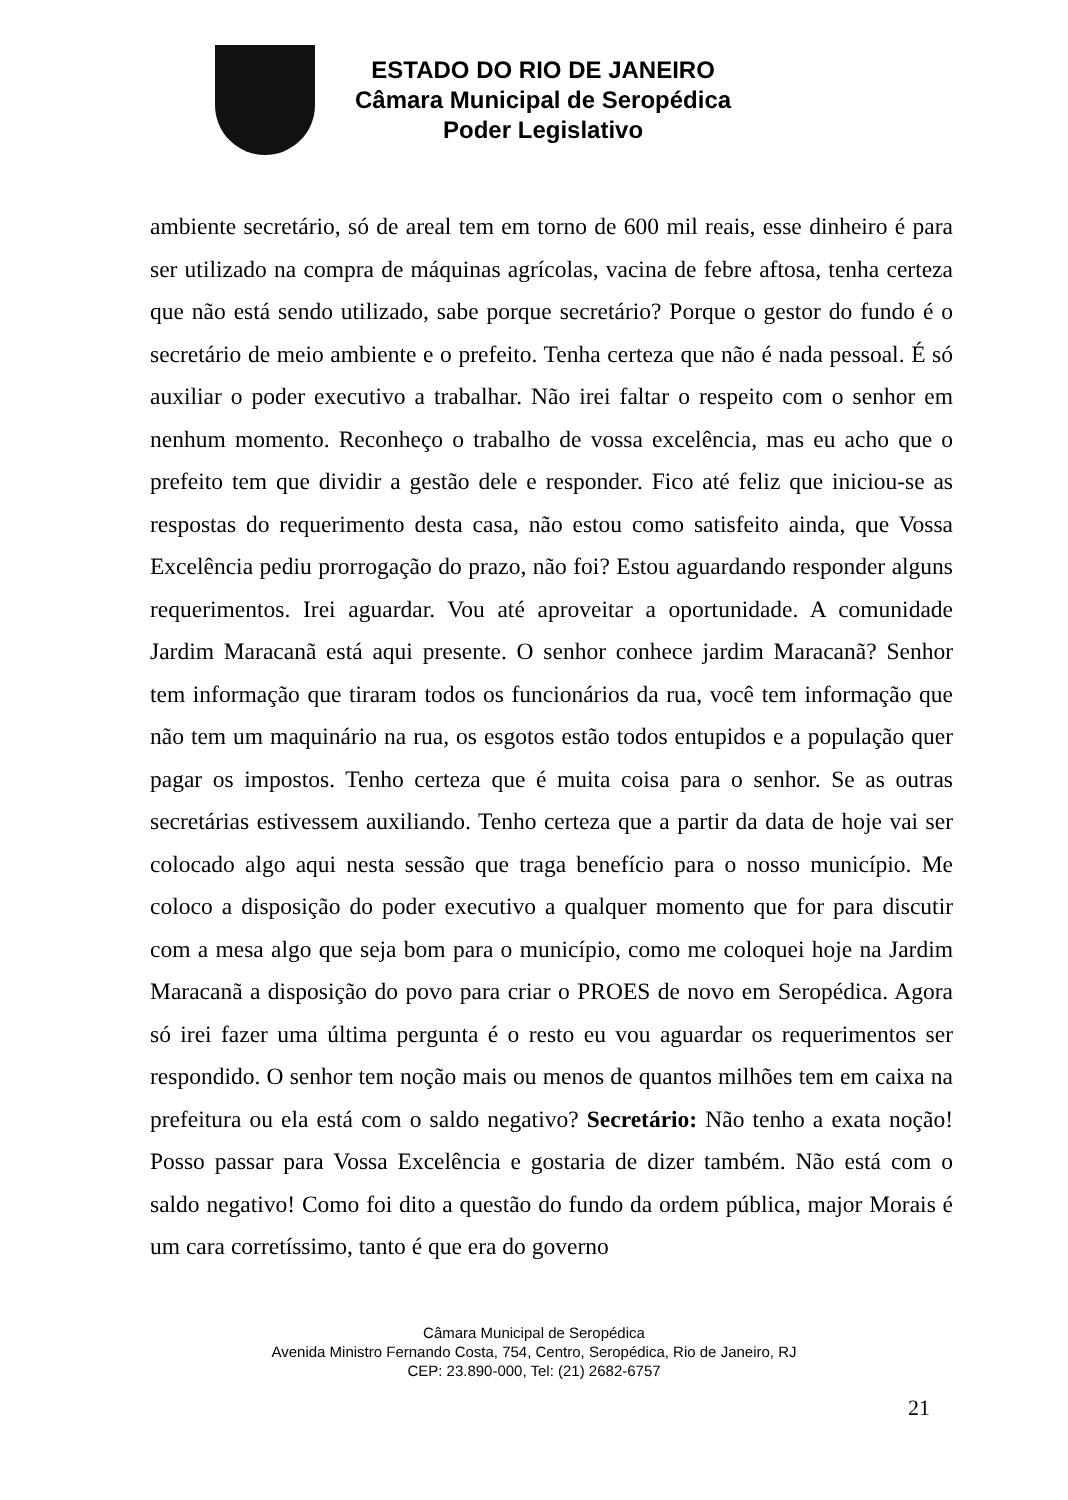ESTADO DO RIO DE JANEIRO
Câmara Municipal de Seropédica
Poder Legislativo
ambiente secretário, só de areal tem em torno de 600 mil reais, esse dinheiro é para ser utilizado na compra de máquinas agrícolas, vacina de febre aftosa, tenha certeza que não está sendo utilizado, sabe porque secretário? Porque o gestor do fundo é o secretário de meio ambiente e o prefeito. Tenha certeza que não é nada pessoal. É só auxiliar o poder executivo a trabalhar. Não irei faltar o respeito com o senhor em nenhum momento. Reconheço o trabalho de vossa excelência, mas eu acho que o prefeito tem que dividir a gestão dele e responder. Fico até feliz que iniciou-se as respostas do requerimento desta casa, não estou como satisfeito ainda, que Vossa Excelência pediu prorrogação do prazo, não foi? Estou aguardando responder alguns requerimentos. Irei aguardar. Vou até aproveitar a oportunidade. A comunidade Jardim Maracanã está aqui presente. O senhor conhece jardim Maracanã? Senhor tem informação que tiraram todos os funcionários da rua, você tem informação que não tem um maquinário na rua, os esgotos estão todos entupidos e a população quer pagar os impostos. Tenho certeza que é muita coisa para o senhor. Se as outras secretárias estivessem auxiliando. Tenho certeza que a partir da data de hoje vai ser colocado algo aqui nesta sessão que traga benefício para o nosso município. Me coloco a disposição do poder executivo a qualquer momento que for para discutir com a mesa algo que seja bom para o município, como me coloquei hoje na Jardim Maracanã a disposição do povo para criar o PROES de novo em Seropédica. Agora só irei fazer uma última pergunta é o resto eu vou aguardar os requerimentos ser respondido. O senhor tem noção mais ou menos de quantos milhões tem em caixa na prefeitura ou ela está com o saldo negativo? Secretário: Não tenho a exata noção! Posso passar para Vossa Excelência e gostaria de dizer também. Não está com o saldo negativo! Como foi dito a questão do fundo da ordem pública, major Morais é um cara corretíssimo, tanto é que era do governo
Câmara Municipal de Seropédica
Avenida Ministro Fernando Costa, 754, Centro, Seropédica, Rio de Janeiro, RJ
CEP: 23.890-000, Tel: (21) 2682-6757
21